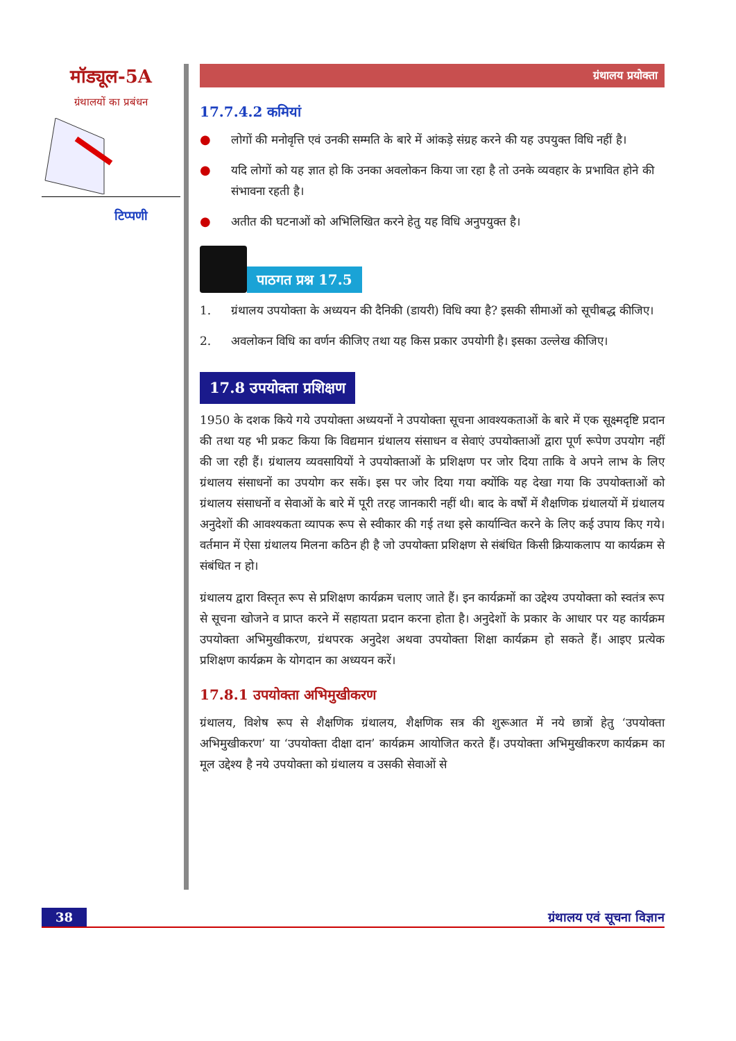मॉड्यूल-5A
ग्रंथालयों का प्रबंधन
टिप्पणी
ग्रंथालय प्रयोक्ता
17.7.4.2 कमियां
● लोगों की मनोवृत्ति एवं उनकी सम्मति के बारे में आंकड़े संग्रह करने की यह उपयुक्त विधि नहीं है।
● यदि लोगों को यह ज्ञात हो कि उनका अवलोकन किया जा रहा है तो उनके व्यवहार के प्रभावित होने की संभावना रहती है।
● अतीत की घटनाओं को अभिलिखित करने हेतु यह विधि अनुपयुक्त है।
पाठगत प्रश्न 17.5
1. ग्रंथालय उपयोक्ता के अध्ययन की दैनिकी (डायरी) विधि क्या है? इसकी सीमाओं को सूचीबद्ध कीजिए।
2. अवलोकन विधि का वर्णन कीजिए तथा यह किस प्रकार उपयोगी है। इसका उल्लेख कीजिए।
17.8 उपयोक्ता प्रशिक्षण
1950 के दशक किये गये उपयोक्ता अध्ययनों ने उपयोक्ता सूचना आवश्यकताओं के बारे में एक सूक्ष्मदृष्टि प्रदान की तथा यह भी प्रकट किया कि विद्यमान ग्रंथालय संसाधन व सेवाएं उपयोक्ताओं द्वारा पूर्ण रूपेण उपयोग नहीं की जा रही हैं। ग्रंथालय व्यवसायियों ने उपयोक्ताओं के प्रशिक्षण पर जोर दिया ताकि वे अपने लाभ के लिए ग्रंथालय संसाधनों का उपयोग कर सकें। इस पर जोर दिया गया क्योंकि यह देखा गया कि उपयोक्ताओं को ग्रंथालय संसाधनों व सेवाओं के बारे में पूरी तरह जानकारी नहीं थी। बाद के वर्षों में शैक्षणिक ग्रंथालयों में ग्रंथालय अनुदेशों की आवश्यकता व्यापक रूप से स्वीकार की गई तथा इसे कार्यान्वित करने के लिए कई उपाय किए गये। वर्तमान में ऐसा ग्रंथालय मिलना कठिन ही है जो उपयोक्ता प्रशिक्षण से संबंधित किसी क्रियाकलाप या कार्यक्रम से संबंधित न हो।
ग्रंथालय द्वारा विस्तृत रूप से प्रशिक्षण कार्यक्रम चलाए जाते हैं। इन कार्यक्रमों का उद्देश्य उपयोक्ता को स्वतंत्र रूप से सूचना खोजने व प्राप्त करने में सहायता प्रदान करना होता है। अनुदेशों के प्रकार के आधार पर यह कार्यक्रम उपयोक्ता अभिमुखीकरण, ग्रंथपरक अनुदेश अथवा उपयोक्ता शिक्षा कार्यक्रम हो सकते हैं। आइए प्रत्येक प्रशिक्षण कार्यक्रम के योगदान का अध्ययन करें।
17.8.1 उपयोक्ता अभिमुखीकरण
ग्रंथालय, विशेष रूप से शैक्षणिक ग्रंथालय, शैक्षणिक सत्र की शुरूआत में नये छात्रों हेतु ‘उपयोक्ता अभिमुखीकरण’ या ‘उपयोक्ता दीक्षा दान’ कार्यक्रम आयोजित करते हैं। उपयोक्ता अभिमुखीकरण कार्यक्रम का मूल उद्देश्य है नये उपयोक्ता को ग्रंथालय व उसकी सेवाओं से
38 ग्रंथालय एवं सूचना विज्ञान